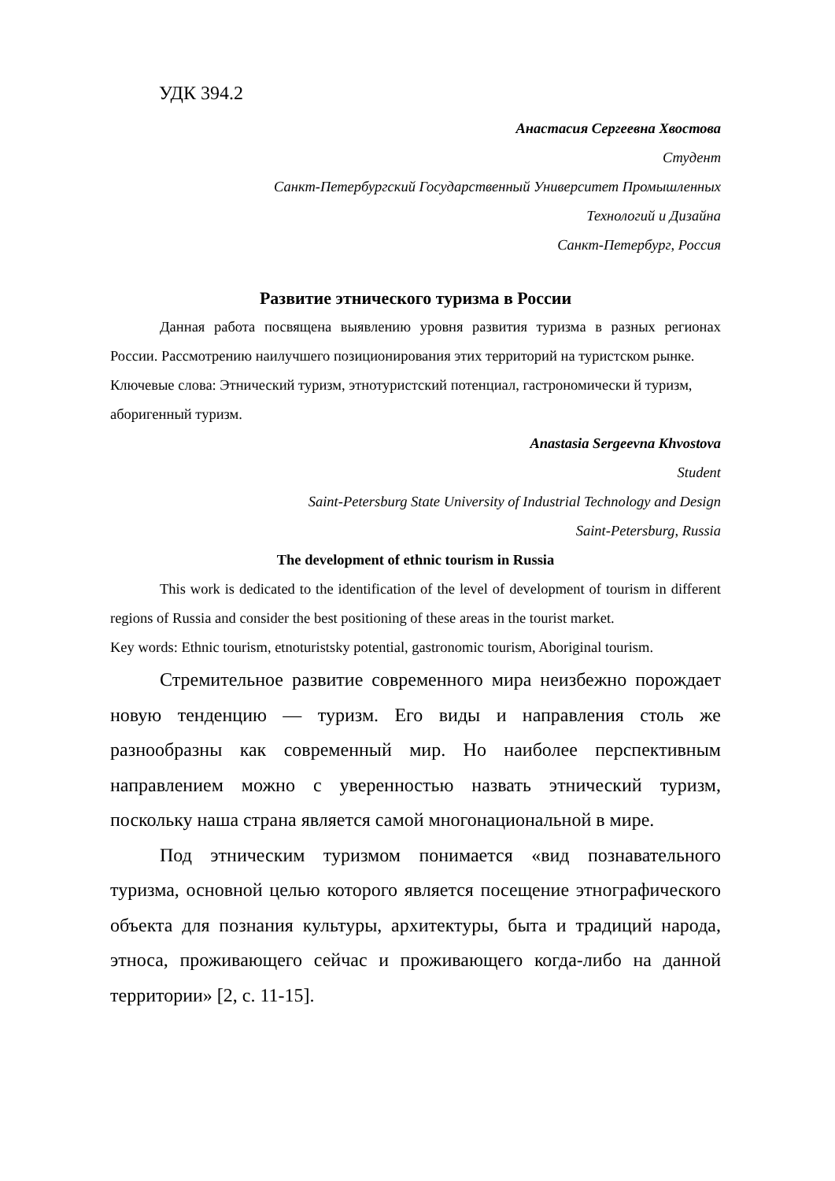УДК 394.2
Анастасия Сергеевна Хвостова
Студент
Санкт-Петербургский Государственный Университет Промышленных
Технологий и Дизайна
Санкт-Петербург, Россия
Развитие этнического туризма в России
Данная работа посвящена выявлению уровня развития туризма в разных регионах России. Рассмотрению наилучшего позиционирования этих территорий на туристском рынке.
Ключевые слова: Этнический туризм, этнотуристский потенциал, гастрономически й туризм, аборигенный туризм.
Anastasia Sergeevna Khvostova
Student
Saint-Petersburg State University of Industrial Technology and Design
Saint-Petersburg, Russia
The development of ethnic tourism in Russia
This work is dedicated to the identification of the level of development of tourism in different regions of Russia and consider the best positioning of these areas in the tourist market.
Key words: Ethnic tourism, etnoturistsky potential, gastronomic tourism, Aboriginal tourism.
Стремительное развитие современного мира неизбежно порождает новую тенденцию — туризм. Его виды и направления столь же разнообразны как современный мир. Но наиболее перспективным направлением можно с уверенностью назвать этнический туризм, поскольку наша страна является самой многонациональной в мире.
Под этническим туризмом понимается «вид познавательного туризма, основной целью которого является посещение этнографического объекта для познания культуры, архитектуры, быта и традиций народа, этноса, проживающего сейчас и проживающего когда-либо на данной территории» [2, с. 11-15].